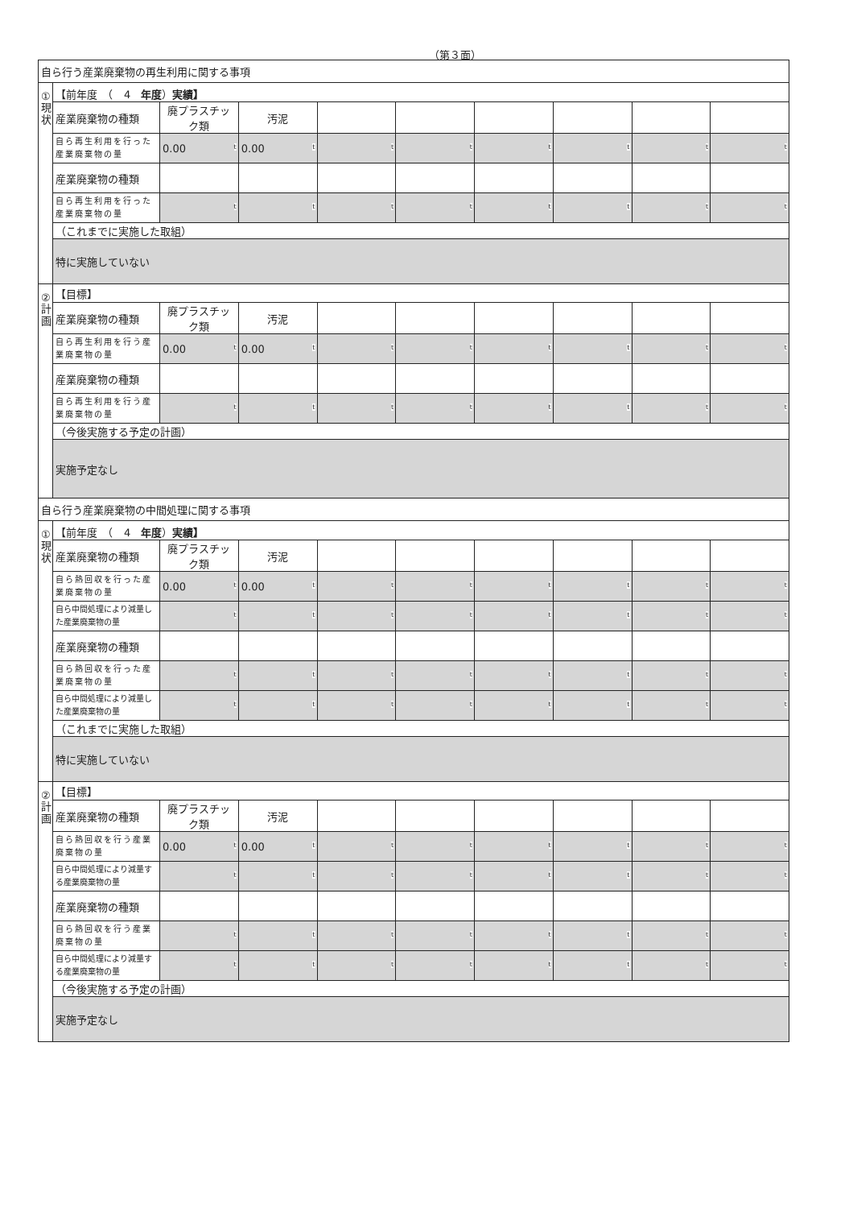（第３面）
| 自ら行う産業廃棄物の再生利用に関する事項 | | | | | | | | | |
| ① 現 状 | 【前年度 （ 4 年度 ） 実績】 | | | | | | | | |
| | 産業廃棄物の種類 | 廃プラスチック類 | 汚泥 | | | | | | |
| | 自ら再生利用を行った産業廃棄物の量 | 0.00 t | 0.00 t | t | t | t | t | t | t |
| | 産業廃棄物の種類 | | | | | | | | |
| | 自ら再生利用を行った産業廃棄物の量 | t | t | t | t | t | t | t | t |
| | （これまでに実施した取組） | | | | | | | | |
| | 特に実施していない | | | | | | | | |
| ② 計 画 | 【目標】 | | | | | | | | |
| | 産業廃棄物の種類 | 廃プラスチック類 | 汚泥 | | | | | | |
| | 自ら再生利用を行う産業廃棄物の量 | 0.00 t | 0.00 t | t | t | t | t | t | t |
| | 産業廃棄物の種類 | | | | | | | | |
| | 自ら再生利用を行う産業廃棄物の量 | t | t | t | t | t | t | t | t |
| | （今後実施する予定の計画） | | | | | | | | |
| | 実施予定なし | | | | | | | | |
| 自ら行う産業廃棄物の中間処理に関する事項 | | | | | | | | | |
| ① 現 状 | 【前年度 （ 4 年度 ） 実績】 | | | | | | | | |
| | 産業廃棄物の種類 | 廃プラスチック類 | 汚泥 | | | | | | |
| | 自ら熱回収を行った産業廃棄物の量 | 0.00 t | 0.00 t | t | t | t | t | t | t |
| | 自ら中間処理により減量した産業廃棄物の量 | t | t | t | t | t | t | t | t |
| | 産業廃棄物の種類 | | | | | | | | |
| | 自ら熱回収を行った産業廃棄物の量 | t | t | t | t | t | t | t | t |
| | 自ら中間処理により減量した産業廃棄物の量 | t | t | t | t | t | t | t | t |
| | （これまでに実施した取組） | | | | | | | | |
| | 特に実施していない | | | | | | | | |
| ② 計 画 | 【目標】 | | | | | | | | |
| | 産業廃棄物の種類 | 廃プラスチック類 | 汚泥 | | | | | | |
| | 自ら熱回収を行う産業廃棄物の量 | 0.00 t | 0.00 t | t | t | t | t | t | t |
| | 自ら中間処理により減量する産業廃棄物の量 | t | t | t | t | t | t | t | t |
| | 産業廃棄物の種類 | | | | | | | | |
| | 自ら熱回収を行う産業廃棄物の量 | t | t | t | t | t | t | t | t |
| | 自ら中間処理により減量する産業廃棄物の量 | t | t | t | t | t | t | t | t |
| | （今後実施する予定の計画） | | | | | | | | |
| | 実施予定なし | | | | | | | | |